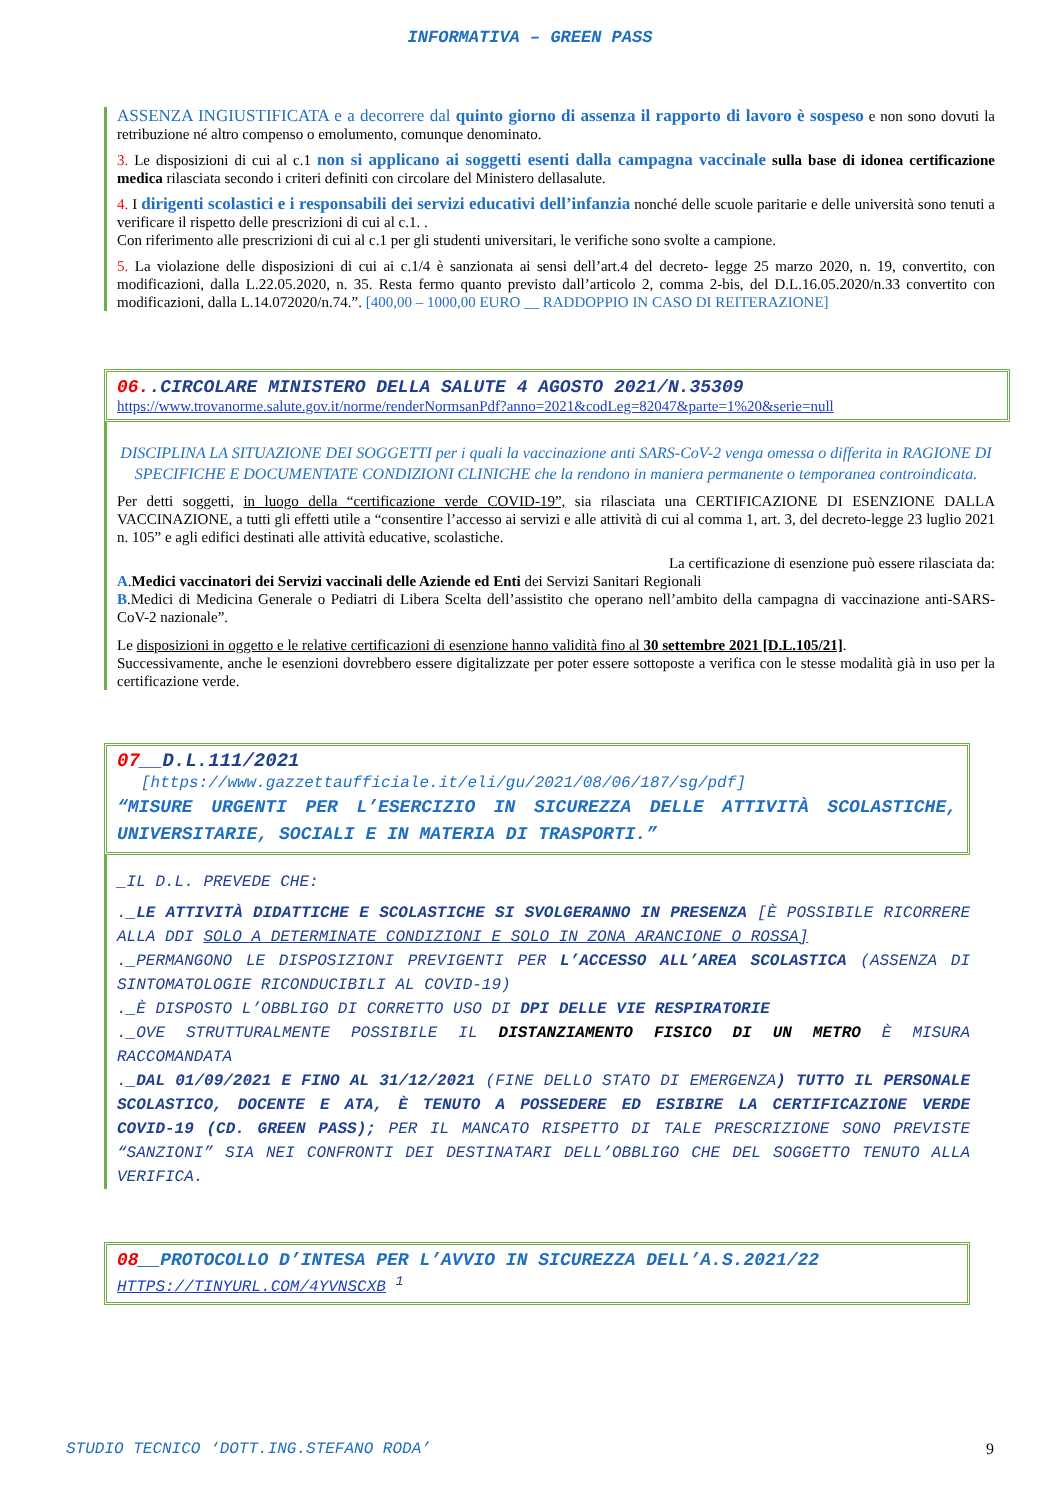INFORMATIVA – GREEN PASS
ASSENZA INGIUSTIFICATA e a decorrere dal quinto giorno di assenza il rapporto di lavoro è sospeso e non sono dovuti la retribuzione né altro compenso o emolumento, comunque denominato.
3. Le disposizioni di cui al c.1 non si applicano ai soggetti esenti dalla campagna vaccinale sulla base di idonea certificazione medica rilasciata secondo i criteri definiti con circolare del Ministero dellasalute.
4. I dirigenti scolastici e i responsabili dei servizi educativi dell’infanzia nonché delle scuole paritarie e delle università sono tenuti a verificare il rispetto delle prescrizioni di cui al c.1. .
Con riferimento alle prescrizioni di cui al c.1 per gli studenti universitari, le verifiche sono svolte a campione.
5. La violazione delle disposizioni di cui ai c.1/4 è sanzionata ai sensi dell’art.4 del decreto- legge 25 marzo 2020, n. 19, convertito, con modificazioni, dalla L.22.05.2020, n. 35. Resta fermo quanto previsto dall’articolo 2, comma 2-bis, del D.L.16.05.2020/n.33 convertito con modificazioni, dalla L.14.072020/n.74.”. [400,00 – 1000,00 EURO __ RADDOPPIO IN CASO DI REITERAZIONE]
06..CIRCOLARE MINISTERO DELLA SALUTE 4 AGOSTO 2021/N.35309
https://www.trovanorme.salute.gov.it/norme/renderNormsanPdf?anno=2021&codLeg=82047&parte=1%20&serie=null
DISCIPLINA LA SITUAZIONE DEI SOGGETTI per i quali la vaccinazione anti SARS-CoV-2 venga omessa o differita in RAGIONE DI SPECIFICHE E DOCUMENTATE CONDIZIONI CLINICHE che la rendono in maniera permanente o temporanea controindicata.
Per detti soggetti, in luogo della “certificazione verde COVID-19”, sia rilasciata una CERTIFICAZIONE DI ESENZIONE DALLA VACCINAZIONE, a tutti gli effetti utile a “consentire l’accesso ai servizi e alle attività di cui al comma 1, art. 3, del decreto-legge 23 luglio 2021 n. 105” e agli edifici destinati alle attività educative, scolastiche.
La certificazione di esenzione può essere rilasciata da:
A.Medici vaccinatori dei Servizi vaccinali delle Aziende ed Enti dei Servizi Sanitari Regionali
B.Medici di Medicina Generale o Pediatri di Libera Scelta dell’assistito che operano nell’ambito della campagna di vaccinazione anti-SARS-CoV-2 nazionale”.
Le disposizioni in oggetto e le relative certificazioni di esenzione hanno validità fino al 30 settembre 2021 [D.L.105/21].
Successivamente, anche le esenzioni dovrebbero essere digitalizzate per poter essere sottoposte a verifica con le stesse modalità già in uso per la certificazione verde.
07__D.L.111/2021
[https://www.gazzettaufficiale.it/eli/gu/2021/08/06/187/sg/pdf]
“MISURE URGENTI PER L’ESERCIZIO IN SICUREZZA DELLE ATTIVITÀ SCOLASTICHE, UNIVERSITARIE, SOCIALI E IN MATERIA DI TRASPORTI.”
_IL D.L. PREVEDE CHE:
._LE ATTIVITÀ DIDATTICHE E SCOLASTICHE SI SVOLGERANNO IN PRESENZA [È POSSIBILE RICORRERE ALLA DDI SOLO A DETERMINATE CONDIZIONI E SOLO IN ZONA ARANCIONE O ROSSA]
._PERMANGONO LE DISPOSIZIONI PREVIGENTI PER L’ACCESSO ALL’AREA SCOLASTICA (ASSENZA DI SINTOMATOLOGIE RICONDUCIBILI AL COVID-19)
._È DISPOSTO L’OBBLIGO DI CORRETTO USO DI DPI DELLE VIE RESPIRATORIE
._OVE STRUTTURALMENTE POSSIBILE IL DISTANZIAMENTO FISICO DI UN METRO È MISURA RACCOMANDATA
._DAL 01/09/2021 E FINO AL 31/12/2021 (FINE DELLO STATO DI EMERGENZA) TUTTO IL PERSONALE SCOLASTICO, DOCENTE E ATA, È TENUTO A POSSEDERE ED ESIBIRE LA CERTIFICAZIONE VERDE COVID-19 (CD. GREEN PASS); PER IL MANCATO RISPETTO DI TALE PRESCRIZIONE SONO PREVISTE “SANZIONI” SIA NEI CONFRONTI DEI DESTINATARI DELL’OBBLIGO CHE DEL SOGGETTO TENUTO ALLA VERIFICA.
08__PROTOCOLLO D’INTESA PER L’AVVIO IN SICUREZZA DELL’A.S.2021/22
HTTPS://TINYURL.COM/4YVNSCXB <sup>1</sup>
STUDIO TECNICO ‘DOTT.ING.STEFANO RODA’ 9